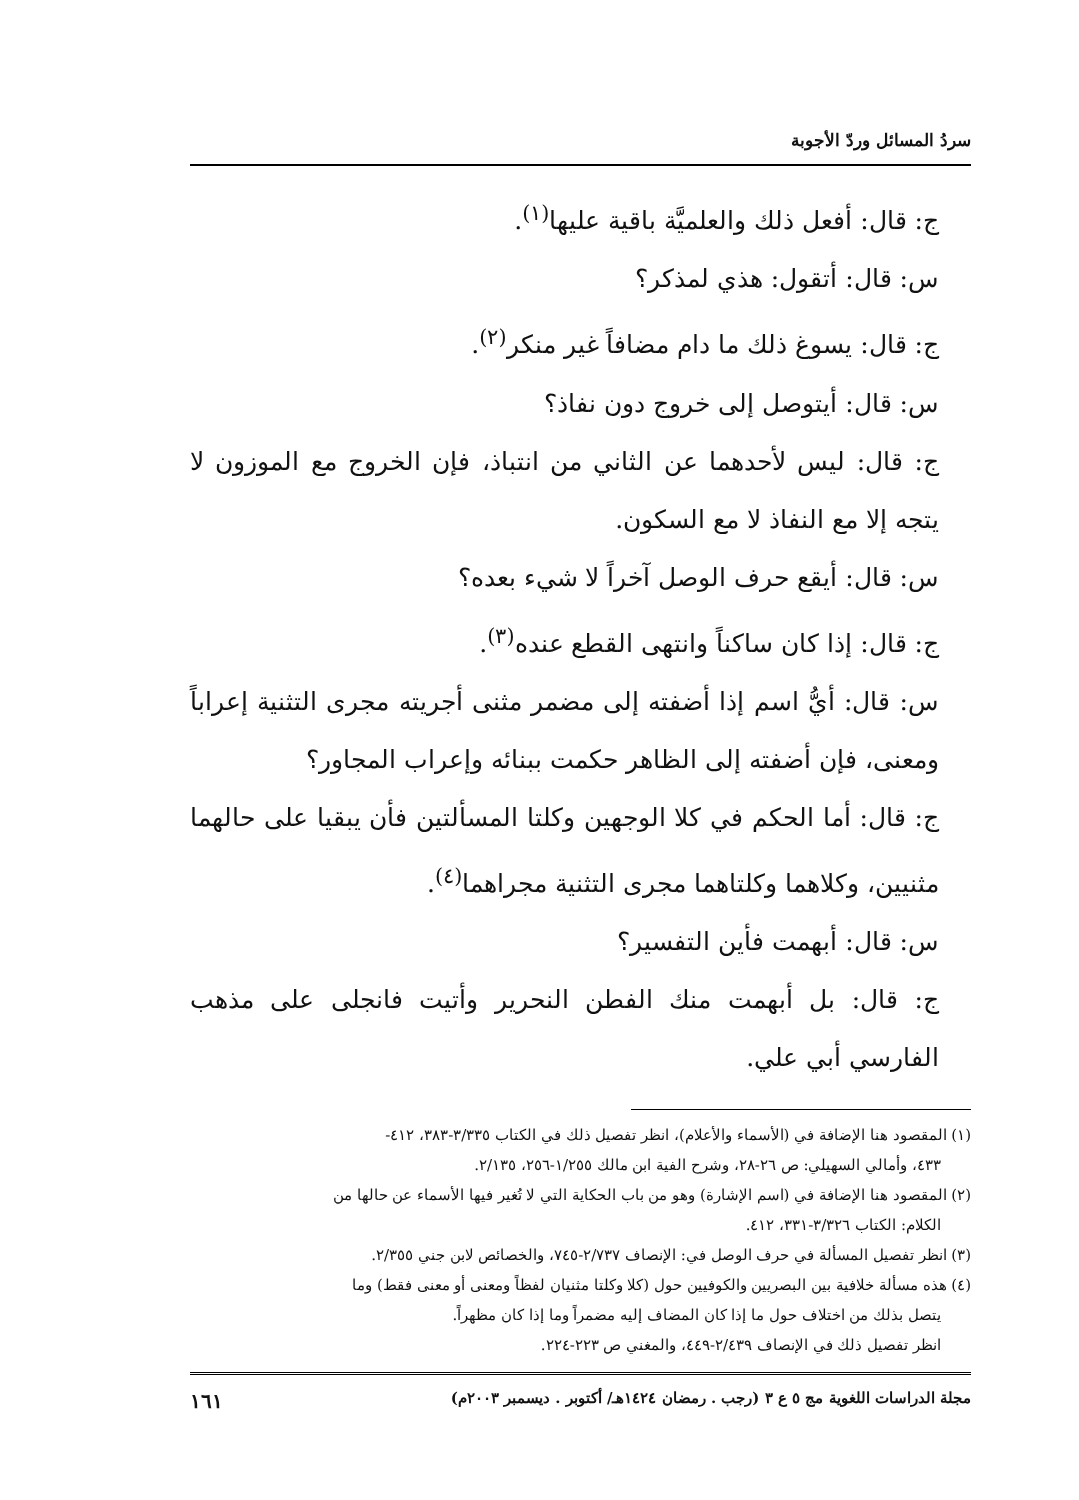سردُ المسائل وردّ الأجوبة
ج: قال: أفعل ذلك والعلميَّة باقية عليها<sup>(١)</sup>.
س: قال: أتقول: هذي لمذكر؟
ج: قال: يسوغ ذلك ما دام مضافاً غير منكر<sup>(٢)</sup>.
س: قال: أيتوصل إلى خروج دون نفاذ؟
ج: قال: ليس لأحدهما عن الثاني من انتباذ، فإن الخروج مع الموزون لا يتجه إلا مع النفاذ لا مع السكون.
س: قال: أيقع حرف الوصل آخراً لا شيء بعده؟
ج: قال: إذا كان ساكناً وانتهى القطع عنده<sup>(٣)</sup>.
س: قال: أيُّ اسم إذا أضفته إلى مضمر مثنى أجريته مجرى التثنية إعراباً ومعنى، فإن أضفته إلى الظاهر حكمت ببنائه وإعراب المجاور؟
ج: قال: أما الحكم في كلا الوجهين وكلتا المسألتين فأن يبقيا على حالهما مثنيين، وكلاهما وكلتاهما مجرى التثنية مجراهما<sup>(٤)</sup>.
س: قال: أبهمت فأين التفسير؟
ج: قال: بل أبهمت منك الفطن النحرير وأتيت فانجلى على مذهب الفارسي أبي علي.
(١) المقصود هنا الإضافة في (الأسماء والأعلام)، انظر تفصيل ذلك في الكتاب ٣/٣٣٥-٣٨٣، ٤١٢-
٤٣٣، وأمالي السهيلي: ص ٢٦-٢٨، وشرح الفية ابن مالك ١/٢٥٥-٢٥٦، ٢/١٣٥.
(٢) المقصود هنا الإضافة في (اسم الإشارة) وهو من باب الحكاية التي لا تُغير فيها الأسماء عن حالها من
الكلام: الكتاب ٣/٣٢٦-٣٣١، ٤١٢.
(٣) انظر تفصيل المسألة في حرف الوصل في: الإنصاف ٢/٧٣٧-٧٤٥، والخصائص لابن جني ٢/٣٥٥.
(٤) هذه مسألة خلافية بين البصريين والكوفيين حول (كلا وكلتا مثنيان لفظاً ومعنى أو معنى فقط) وما
يتصل بذلك من اختلاف حول ما إذا كان المضاف إليه مضمراً وما إذا كان مظهراً.
انظر تفصيل ذلك في الإنصاف ٢/٤٣٩-٤٤٩، والمغني ص ٢٢٣-٢٢٤.
مجلة الدراسات اللغوية مج ٥ ع ٣ (رجب . رمضان ١٤٢٤هـ/ أكتوبر . ديسمبر ٢٠٠٣م) ١٦١